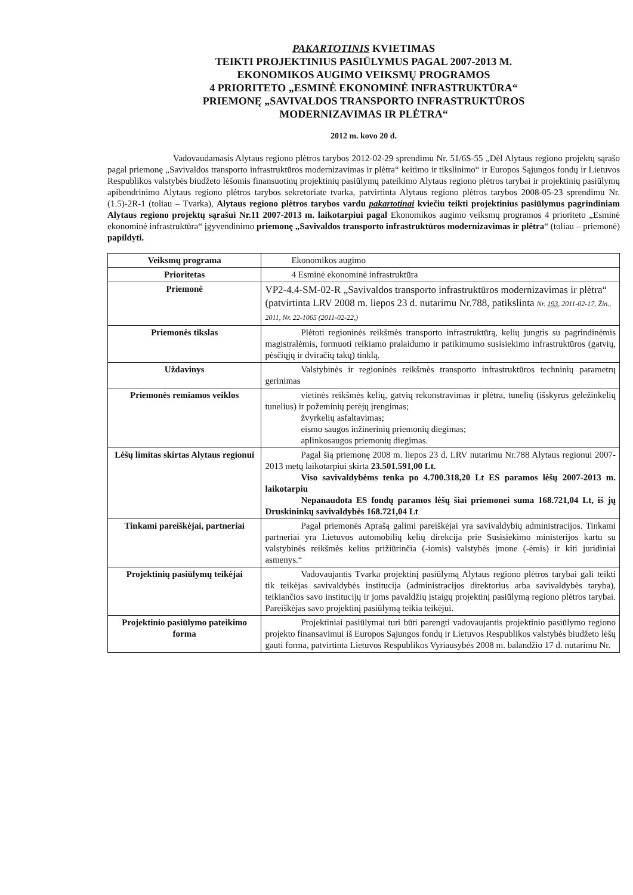PAKARTOTINIS KVIETIMAS
TEIKTI PROJEKTINIUS PASIŪLYMUS PAGAL 2007-2013 M.
EKONOMIKOS AUGIMO VEIKSMŲ PROGRAMOS
4 PRIORITETO „ESMINĖ EKONOMINĖ INFRASTRUKTŪRA“
PRIEMONĘ „SAVIVALDOS TRANSPORTO INFRASTRUKTŪROS
MODERNIZAVIMAS IR PLĖTRA“
2012 m. kovo 20 d.
Vadovaudamasis Alytaus regiono plėtros tarybos 2012-02-29 sprendimu Nr. 51/6S-55 „Dėl Alytaus regiono projektų sąrašo pagal priemonę „Savivaldos transporto infrastruktūros modernizavimas ir plėtra“ keitimo ir tikslinimo“ ir Europos Sąjungos fondų ir Lietuvos Respublikos valstybės biudžeto lėšomis finansuotinų projektinių pasiūlymų pateikimo Alytaus regiono plėtros tarybai ir projektinių pasiūlymų apibendrinimo Alytaus regiono plėtros tarybos sekretoriate tvarka, patvirtinta Alytaus regiono plėtros tarybos 2008-05-23 sprendimu Nr.(1.5)-2R-1 (toliau – Tvarka), Alytaus regiono plėtros tarybos vardu pakartotinai kviečiu teikti projektinius pasiūlymus pagrindiniam Alytaus regiono projektų sąrašui Nr.11 2007-2013 m. laikotarpiui pagal Ekonomikos augimo veiksmų programos 4 prioriteto „Esminė ekonominė infrastruktūra“ įgyvendinimo priemonę „Savivaldos transporto infrastruktūros modernizavimas ir plėtra“ (toliau – priemonė) papildyti.
| Veiksmų programa | Ekonomikos augimo |
| Prioritetas | 4 Esminė ekonominė infrastruktūra |
| Priemonė | VP2-4.4-SM-02-R „Savivaldos transporto infrastruktūros modernizavimas ir plėtra“ (patvirtinta LRV 2008 m. liepos 23 d. nutarimu Nr.788, patikslinta Nr. 193 , 2011-02-17, Žin., 2011, Nr. 22-1065 (2011-02-22,) |
| Priemonės tikslas | Plėtoti regioninės reikšmės transporto infrastruktūrą, kelių jungtis su pagrindinėmis magistralėmis, formuoti reikiamo pralaidumo ir patikimumo susisiekimo infrastruktūros (gatvių, pėsčiųjų ir dviračių takų) tinklą. |
| Uždavinys | Valstybinės ir regioninės reikšmės transporto infrastruktūros techninių parametrų gerinimas |
| Priemonės remiamos veiklos | vietinės reikšmės kelių, gatvių rekonstravimas ir plėtra, tunelių (išskyrus geležinkelių tunelius) ir požeminių perėjų įrengimas; žvyrkelių asfaltavimas; eismo saugos inžinerinių priemonių diegimas; aplinkosaugos priemonių diegimas. |
| Lėšų limitas skirtas Alytaus regionui | Pagal šią priemonę 2008 m. liepos 23 d. LRV nutarimu Nr.788 Alytaus regionui 2007-2013 metų laikotarpiui skirta 23.501.591,00 Lt. Viso savivaldybėms tenka po 4.700.318,20 Lt ES paramos lėšų 2007-2013 m. laikotarpiu Nepanaudota ES fondų paramos lėšų šiai priemonei suma 168.721,04 Lt, iš jų Druskininkų savivaldybės 168.721,04 Lt |
| Tinkami pareiškėjai, partneriai | Pagal priemonės Aprašą galimi pareiškėjai yra savivaldybių administracijos. Tinkami partneriai yra Lietuvos automobilių kelių direkcija prie Susisiekimo ministerijos kartu su valstybinės reikšmės kelius prižiūrinčia (-iomis) valstybės įmone (-ėmis) ir kiti juridiniai asmenys.“ |
| Projektinių pasiūlymų teikėjai | Vadovaujantis Tvarka projektinį pasiūlymą Alytaus regiono plėtros tarybai gali teikti tik teikėjas savivaldybės institucija (administracijos direktorius arba savivaldybės taryba), teikiančios savo institucijų ir joms pavaldžių įstaigų projektinį pasiūlymą regiono plėtros tarybai. Pareiškėjas savo projektinį pasiūlymą teikia teikėjui. |
| Projektinio pasiūlymo pateikimo forma | Projektiniai pasiūlymai turi būti parengti vadovaujantis projektinio pasiūlymo regiono projekto finansavimui iš Europos Sąjungos fondų ir Lietuvos Respublikos valstybės biudžeto lėšų gauti forma, patvirtinta Lietuvos Respublikos Vyriausybės 2008 m. balandžio 17 d. nutarimu Nr. |